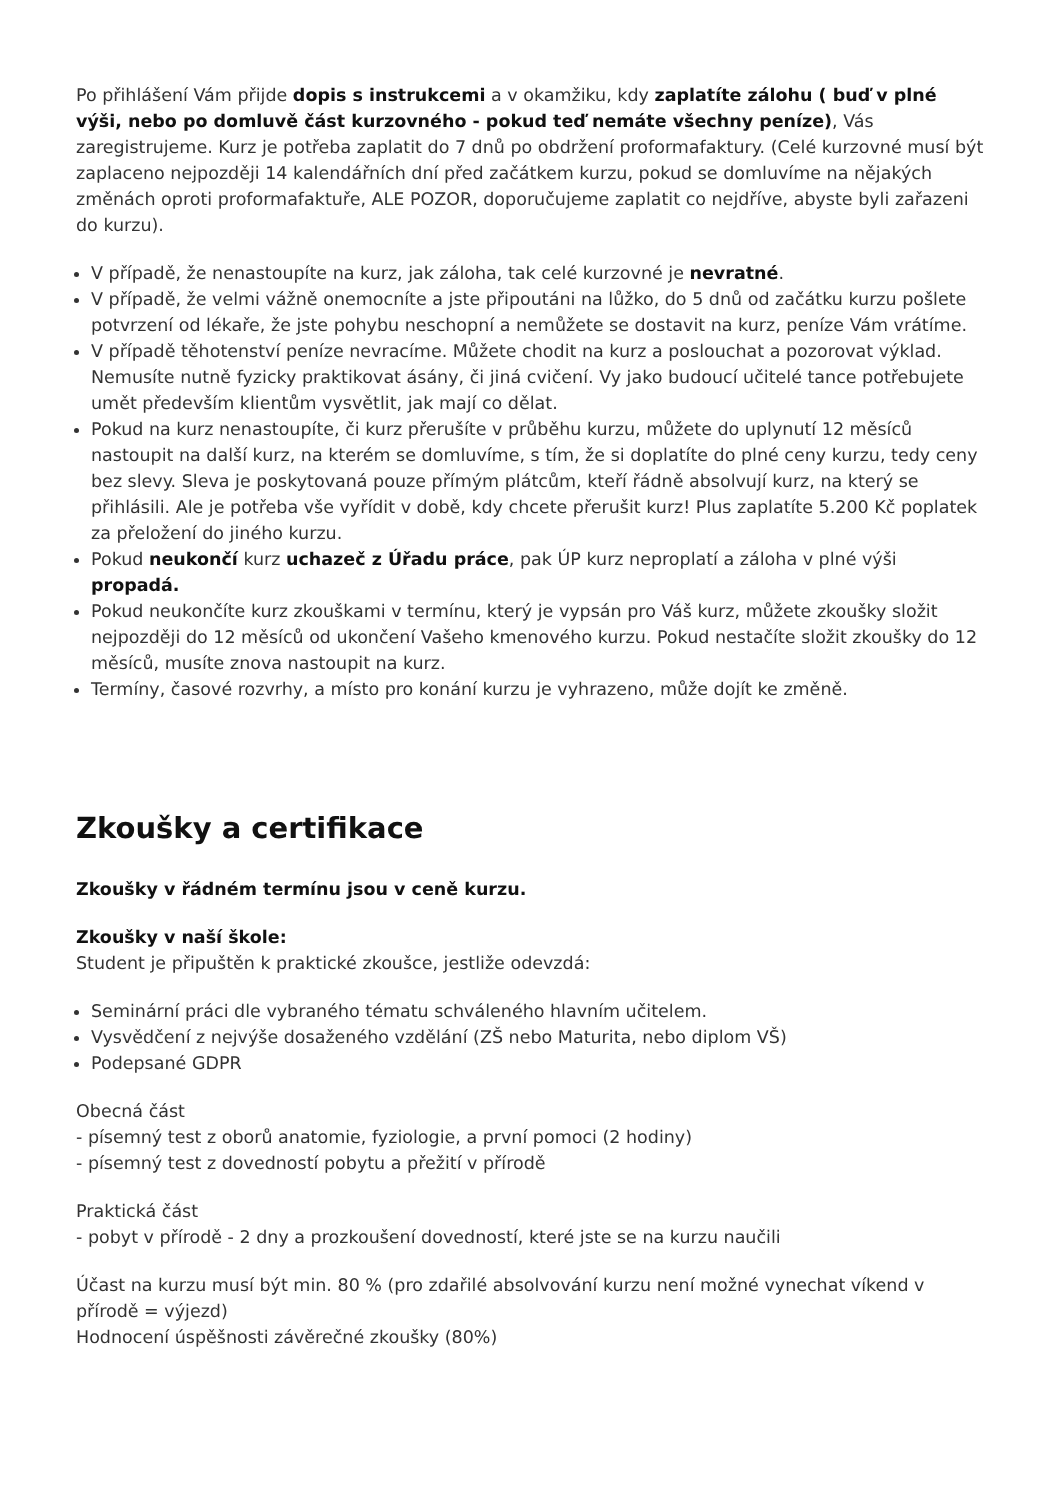Po přihlášení Vám přijde dopis s instrukcemi a v okamžiku, kdy zaplatíte zálohu ( buď v plné výši, nebo po domluvě část kurzovného - pokud teď nemáte všechny peníze), Vás zaregistrujeme. Kurz je potřeba zaplatit do 7 dnů po obdržení proformafaktury. (Celé kurzovné musí být zaplaceno nejpozději 14 kalendářních dní před začátkem kurzu, pokud se domluvíme na nějakých změnách oproti proformafaktuře, ALE POZOR, doporučujeme zaplatit co nejdříve, abyste byli zařazeni do kurzu).
V případě, že nenastoupíte na kurz, jak záloha, tak celé kurzovné je nevratné.
V případě, že velmi vážně onemocníte a jste připoutáni na lůžko, do 5 dnů od začátku kurzu pošlete potvrzení od lékaře, že jste pohybu neschopní a nemůžete se dostavit na kurz, peníze Vám vrátíme.
V případě těhotenství peníze nevracíme. Můžete chodit na kurz a poslouchat a pozorovat výklad. Nemusíte nutně fyzicky praktikovat ásány, či jiná cvičení. Vy jako budoucí učitelé tance potřebujete umět především klientům vysvětlit, jak mají co dělat.
Pokud na kurz nenastoupíte, či kurz přerušíte v průběhu kurzu, můžete do uplynutí 12 měsíců nastoupit na další kurz, na kterém se domluvíme, s tím, že si doplatíte do plné ceny kurzu, tedy ceny bez slevy. Sleva je poskytovaná pouze přímým plátcům, kteří řádně absolvují kurz, na který se přihlásili. Ale je potřeba vše vyřídit v době, kdy chcete přerušit kurz! Plus zaplatíte 5.200 Kč poplatek za přeložení do jiného kurzu.
Pokud neukončí kurz uchazeč z Úřadu práce, pak ÚP kurz neproplatí a záloha v plné výši propadá.
Pokud neukončíte kurz zkouškami v termínu, který je vypsán pro Váš kurz, můžete zkoušky složit nejpozději do 12 měsíců od ukončení Vašeho kmenového kurzu. Pokud nestačíte složit zkoušky do 12 měsíců, musíte znova nastoupit na kurz.
Termíny, časové rozvrhy, a místo pro konání kurzu je vyhrazeno, může dojít ke změně.
Zkoušky a certifikace
Zkoušky v řádném termínu jsou v ceně kurzu.
Zkoušky v naší škole:
Student je připuštěn k praktické zkoušce, jestliže odevzdá:
Seminární práci dle vybraného tématu schváleného hlavním učitelem.
Vysvědčení z nejvýše dosaženého vzdělání (ZŠ nebo Maturita, nebo diplom VŠ)
Podepsané GDPR
Obecná část
- písemný test z oborů anatomie, fyziologie, a první pomoci (2 hodiny)
- písemný test z dovedností pobytu a přežití v přírodě
Praktická část
- pobyt v přírodě - 2 dny a prozkoušení dovedností, které jste se na kurzu naučili
Účast na kurzu musí být min. 80 % (pro zdařilé absolvování kurzu není možné vynechat víkend v přírodě = výjezd)
Hodnocení úspěšnosti závěrečné zkoušky (80%)